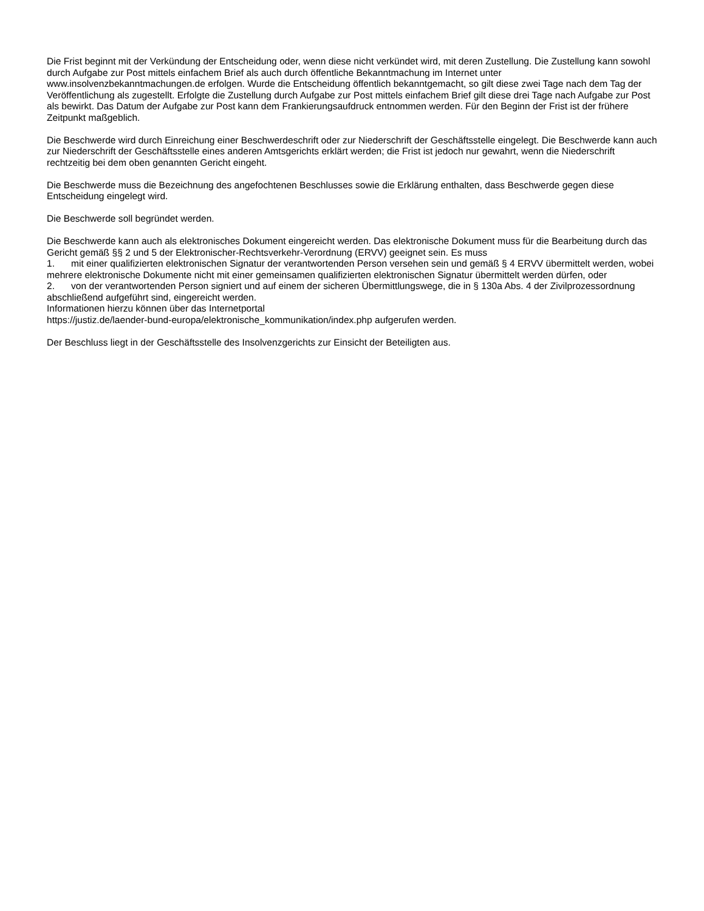Die Frist beginnt mit der Verkündung der Entscheidung oder, wenn diese nicht verkündet wird, mit deren Zustellung. Die Zustellung kann sowohl durch Aufgabe zur Post mittels einfachem Brief als auch durch öffentliche Bekanntmachung im Internet unter www.insolvenzbekanntmachungen.de erfolgen. Wurde die Entscheidung öffentlich bekanntgemacht, so gilt diese zwei Tage nach dem Tag der Veröffentlichung als zugestellt. Erfolgte die Zustellung durch Aufgabe zur Post mittels einfachem Brief gilt diese drei Tage nach Aufgabe zur Post als bewirkt. Das Datum der Aufgabe zur Post kann dem Frankierungsaufdruck entnommen werden. Für den Beginn der Frist ist der frühere Zeitpunkt maßgeblich.
Die Beschwerde wird durch Einreichung einer Beschwerdeschrift oder zur Niederschrift der Geschäftsstelle eingelegt. Die Beschwerde kann auch zur Niederschrift der Geschäftsstelle eines anderen Amtsgerichts erklärt werden; die Frist ist jedoch nur gewahrt, wenn die Niederschrift rechtzeitig bei dem oben genannten Gericht eingeht.
Die Beschwerde muss die Bezeichnung des angefochtenen Beschlusses sowie die Erklärung enthalten, dass Beschwerde gegen diese Entscheidung eingelegt wird.
Die Beschwerde soll begründet werden.
Die Beschwerde kann auch als elektronisches Dokument eingereicht werden. Das elektronische Dokument muss für die Bearbeitung durch das Gericht gemäß §§ 2 und 5 der Elektronischer-Rechtsverkehr-Verordnung (ERVV) geeignet sein. Es muss
1. mit einer qualifizierten elektronischen Signatur der verantwortenden Person versehen sein und gemäß § 4 ERVV übermittelt werden, wobei mehrere elektronische Dokumente nicht mit einer gemeinsamen qualifizierten elektronischen Signatur übermittelt werden dürfen, oder
2. von der verantwortenden Person signiert und auf einem der sicheren Übermittlungswege, die in § 130a Abs. 4 der Zivilprozessordnung abschließend aufgeführt sind, eingereicht werden.
Informationen hierzu können über das Internetportal
https://justiz.de/laender-bund-europa/elektronische_kommunikation/index.php aufgerufen werden.
Der Beschluss liegt in der Geschäftsstelle des Insolvenzgerichts zur Einsicht der Beteiligten aus.